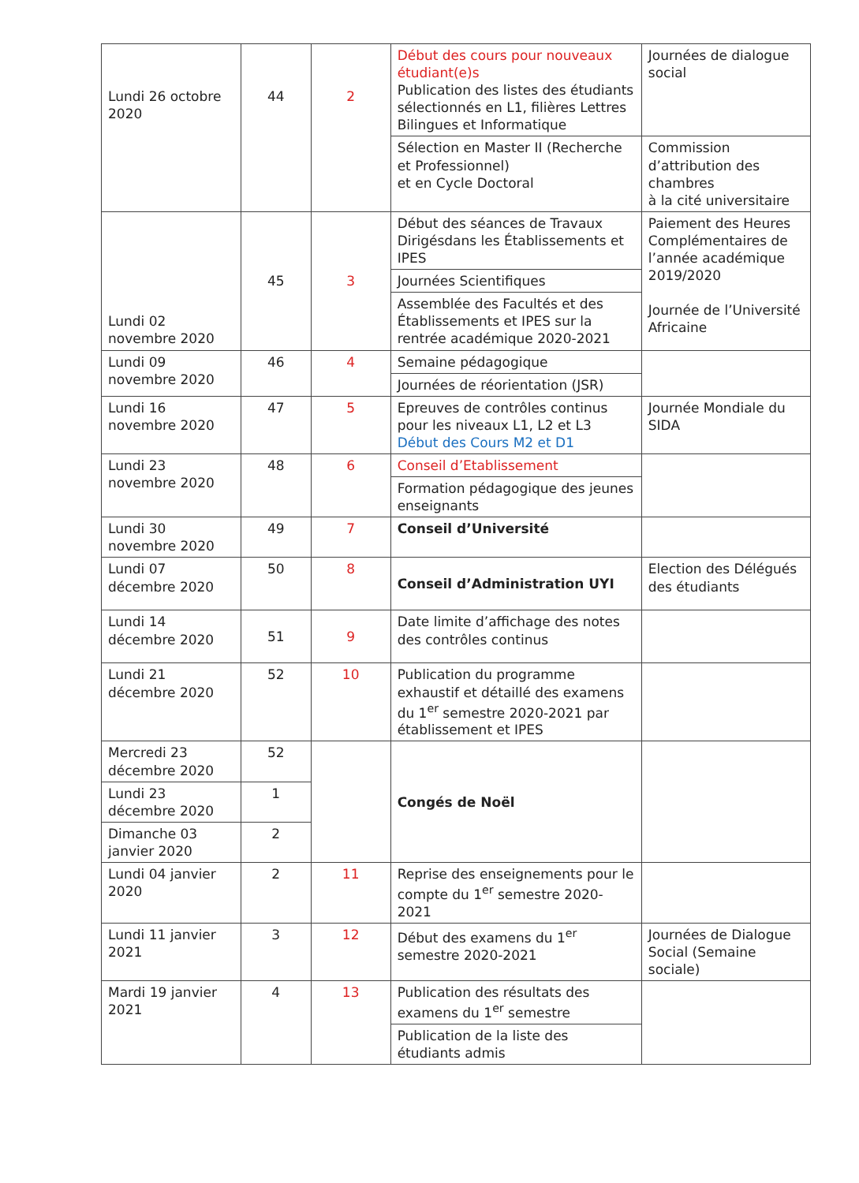| Lundi 26 octobre 2020 | 44 | 2 | Début des cours pour nouveaux étudiant(e)s Publication des listes des étudiants sélectionnés en L1, filières Lettres Bilingues et Informatique | Journées de dialogue social |
| | | | Sélection en Master II (Recherche et Professionnel) et en Cycle Doctoral | Commission d’attribution des chambres à la cité universitaire |
| Lundi 02 novembre 2020 | 45 | 3 | Début des séances de Travaux Dirigésdans les Établissements et IPES | Paiement des Heures Complémentaires de l’année académique 2019/2020 Journée de l’Université Africaine |
| | | | Journées Scientifiques | |
| | | | Assemblée des Facultés et des Établissements et IPES sur la rentrée académique 2020-2021 | |
| Lundi 09 novembre 2020 | 46 | 4 | Semaine pédagogique | |
| | | | Journées de réorientation (JSR) | |
| Lundi 16 novembre 2020 | 47 | 5 | Epreuves de contrôles continus pour les niveaux L1, L2 et L3 Début des Cours M2 et D1 | Journée Mondiale du SIDA |
| Lundi 23 novembre 2020 | 48 | 6 | Conseil d’Etablissement | |
| | | | Formation pédagogique des jeunes enseignants | |
| Lundi 30 novembre 2020 | 49 | 7 | Conseil d’Université | |
| Lundi 07 décembre 2020 | 50 | 8 | Conseil d’Administration UYI | Election des Délégués des étudiants |
| Lundi 14 décembre 2020 | 51 | 9 | Date limite d’affichage des notes des contrôles continus | |
| Lundi 21 décembre 2020 | 52 | 10 | Publication du programme exhaustif et détaillé des examens du 1<sup>er</sup> semestre 2020-2021 par établissement et IPES | |
| Mercredi 23 décembre 2020 | 52 | | Congés de Noël | |
| Lundi 23 décembre 2020 | 1 | | | |
| Dimanche 03 janvier 2020 | 2 | | | |
| Lundi 04 janvier 2020 | 2 | 11 | Reprise des enseignements pour le compte du 1<sup>er</sup> semestre 2020-2021 | |
| Lundi 11 janvier 2021 | 3 | 12 | Début des examens du 1<sup>er</sup> semestre 2020-2021 | Journées de Dialogue Social (Semaine sociale) |
| Mardi 19 janvier 2021 | 4 | 13 | Publication des résultats des examens du 1<sup>er</sup> semestre | |
| | | | Publication de la liste des étudiants admis | |